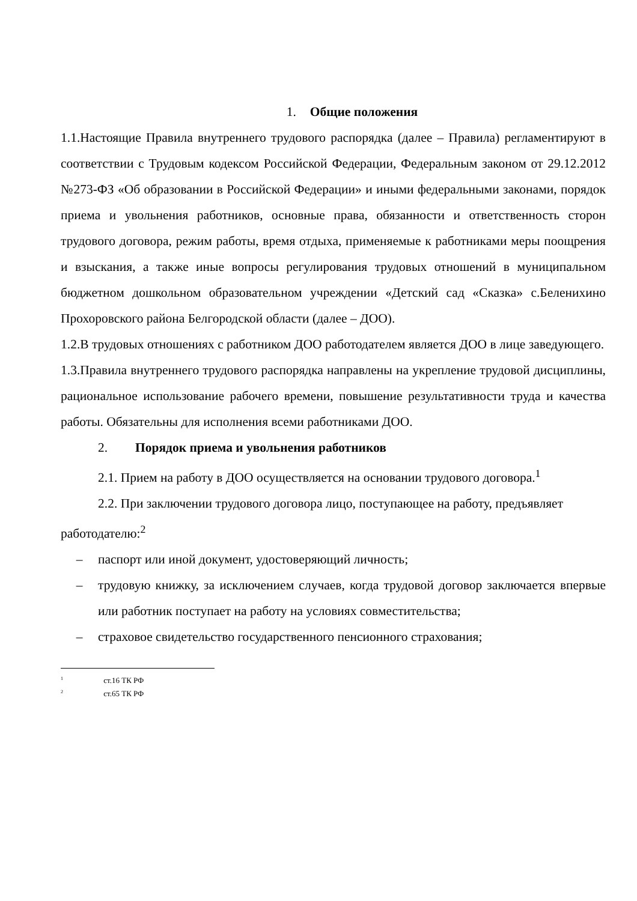1. Общие положения
1.1.Настоящие Правила внутреннего трудового распорядка (далее – Правила) регламентируют в соответствии с Трудовым кодексом Российской Федерации, Федеральным законом от 29.12.2012 №273-ФЗ «Об образовании в Российской Федерации» и иными федеральными законами, порядок приема и увольнения работников, основные права, обязанности и ответственность сторон трудового договора, режим работы, время отдыха, применяемые к работниками меры поощрения и взыскания, а также иные вопросы регулирования трудовых отношений в муниципальном бюджетном дошкольном образовательном учреждении «Детский сад «Сказка» с.Беленихино Прохоровского района Белгородской области (далее – ДОО).
1.2.В трудовых отношениях с работником ДОО работодателем является ДОО в лице заведующего.
1.3.Правила внутреннего трудового распорядка направлены на укрепление трудовой дисциплины, рациональное использование рабочего времени, повышение результативности труда и качества работы. Обязательны для исполнения всеми работниками ДОО.
2. Порядок приема и увольнения работников
2.1. Прием на работу в ДОО осуществляется на основании трудового договора.<sup>1</sup>
2.2. При заключении трудового договора лицо, поступающее на работу, предъявляет работодателю:<sup>2</sup>
– паспорт или иной документ, удостоверяющий личность;
– трудовую книжку, за исключением случаев, когда трудовой договор заключается впервые или работник поступает на работу на условиях совместительства;
– страховое свидетельство государственного пенсионного страхования;
<sup>1</sup> ст.16 ТК РФ
<sup>2</sup> ст.65 ТК РФ